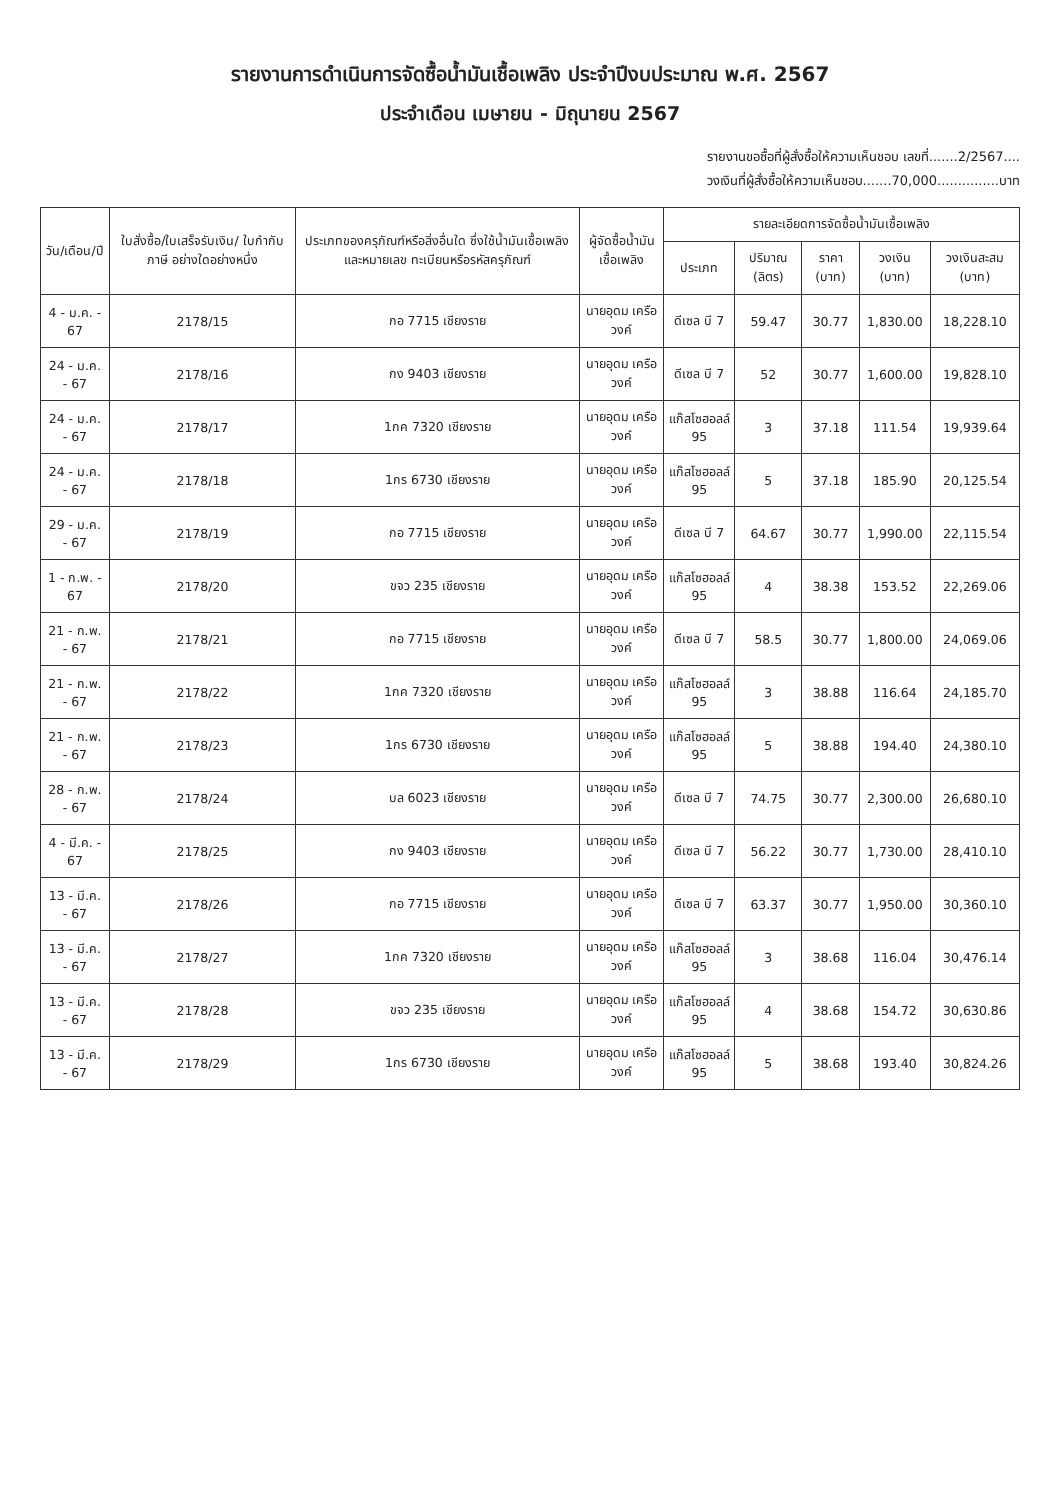รายงานการดำเนินการจัดซื้อน้ำมันเชื้อเพลิง ประจำปีงบประมาณ พ.ศ. 2567
ประจำเดือน เมษายน - มิถุนายน 2567
รายงานขอซื้อที่ผู้สั่งซื้อให้ความเห็นชอบ เลขที่.......2/2567....
วงเงินที่ผู้สั่งซื้อให้ความเห็นชอบ.......70,000...............บาท
| วัน/เดือน/ปี | ใบสั่งซื้อ/ใบเสร็จรับเงิน/ ใบกำกับภาษี อย่างใดอย่างหนึ่ง | ประเภทของครุภัณฑ์หรือสิ่งอื่นใด ซึ่งใช้น้ำมันเชื้อเพลิงและหมายเลข ทะเบียนหรือรหัสครุภัณฑ์ | ผู้จัดซื้อน้ำมันเชื้อเพลิง | รายละเอียดการจัดซื้อน้ำมันเชื้อเพลิง | | | | |
| --- | --- | --- | --- | --- | --- | --- | --- | --- |
| | | | | ประเภท | ปริมาณ (ลิตร) | ราคา (บาท) | วงเงิน (บาท) | วงเงินสะสม (บาท) |
| 4 - ม.ค. - 67 | 2178/15 | กอ 7715 เชียงราย | นายอุดม เครือวงค์ | ดีเซล บี 7 | 59.47 | 30.77 | 1,830.00 | 18,228.10 |
| 24 - ม.ค. - 67 | 2178/16 | กง 9403 เชียงราย | นายอุดม เครือวงค์ | ดีเซล บี 7 | 52 | 30.77 | 1,600.00 | 19,828.10 |
| 24 - ม.ค. - 67 | 2178/17 | 1กค 7320 เชียงราย | นายอุดม เครือวงค์ | แก๊สโซฮอลล์ 95 | 3 | 37.18 | 111.54 | 19,939.64 |
| 24 - ม.ค. - 67 | 2178/18 | 1กร 6730 เชียงราย | นายอุดม เครือวงค์ | แก๊สโซฮอลล์ 95 | 5 | 37.18 | 185.90 | 20,125.54 |
| 29 - ม.ค. - 67 | 2178/19 | กอ 7715 เชียงราย | นายอุดม เครือวงค์ | ดีเซล บี 7 | 64.67 | 30.77 | 1,990.00 | 22,115.54 |
| 1 - ก.พ. - 67 | 2178/20 | ขจว 235 เชียงราย | นายอุดม เครือวงค์ | แก๊สโซฮอลล์ 95 | 4 | 38.38 | 153.52 | 22,269.06 |
| 21 - ก.พ. - 67 | 2178/21 | กอ 7715 เชียงราย | นายอุดม เครือวงค์ | ดีเซล บี 7 | 58.5 | 30.77 | 1,800.00 | 24,069.06 |
| 21 - ก.พ. - 67 | 2178/22 | 1กค 7320 เชียงราย | นายอุดม เครือวงค์ | แก๊สโซฮอลล์ 95 | 3 | 38.88 | 116.64 | 24,185.70 |
| 21 - ก.พ. - 67 | 2178/23 | 1กร 6730 เชียงราย | นายอุดม เครือวงค์ | แก๊สโซฮอลล์ 95 | 5 | 38.88 | 194.40 | 24,380.10 |
| 28 - ก.พ. - 67 | 2178/24 | บล 6023 เชียงราย | นายอุดม เครือวงค์ | ดีเซล บี 7 | 74.75 | 30.77 | 2,300.00 | 26,680.10 |
| 4 - มี.ค. - 67 | 2178/25 | กง 9403 เชียงราย | นายอุดม เครือวงค์ | ดีเซล บี 7 | 56.22 | 30.77 | 1,730.00 | 28,410.10 |
| 13 - มี.ค. - 67 | 2178/26 | กอ 7715 เชียงราย | นายอุดม เครือวงค์ | ดีเซล บี 7 | 63.37 | 30.77 | 1,950.00 | 30,360.10 |
| 13 - มี.ค. - 67 | 2178/27 | 1กค 7320 เชียงราย | นายอุดม เครือวงค์ | แก๊สโซฮอลล์ 95 | 3 | 38.68 | 116.04 | 30,476.14 |
| 13 - มี.ค. - 67 | 2178/28 | ขจว 235 เชียงราย | นายอุดม เครือวงค์ | แก๊สโซฮอลล์ 95 | 4 | 38.68 | 154.72 | 30,630.86 |
| 13 - มี.ค. - 67 | 2178/29 | 1กร 6730 เชียงราย | นายอุดม เครือวงค์ | แก๊สโซฮอลล์ 95 | 5 | 38.68 | 193.40 | 30,824.26 |